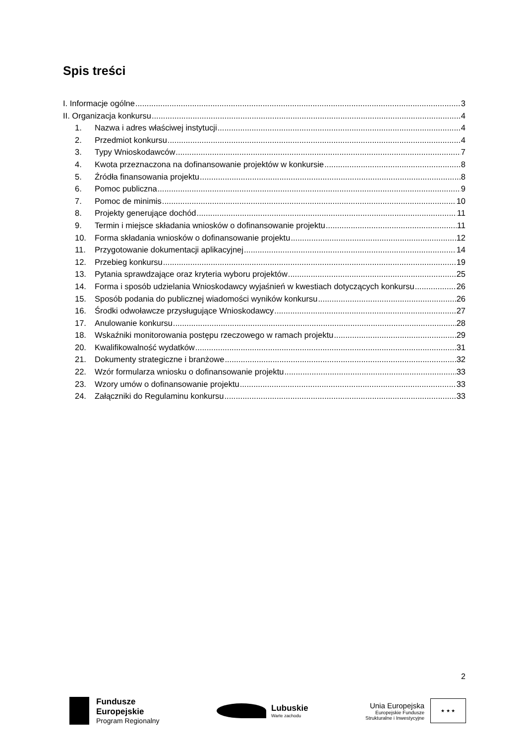Spis treści
I. Informacje ogólne 3
II. Organizacja konkursu 4
1. Nazwa i adres właściwej instytucji 4
2. Przedmiot konkursu 4
3. Typy Wnioskodawców 7
4. Kwota przeznaczona na dofinansowanie projektów w konkursie 8
5. Źródła finansowania projektu 8
6. Pomoc publiczna 9
7. Pomoc de minimis 10
8. Projekty generujące dochód 11
9. Termin i miejsce składania wniosków o dofinansowanie projektu 11
10. Forma składania wniosków o dofinansowanie projektu 12
11. Przygotowanie dokumentacji aplikacyjnej 14
12. Przebieg konkursu 19
13. Pytania sprawdzające oraz kryteria wyboru projektów 25
14. Forma i sposób udzielania Wnioskodawcy wyjaśnień w kwestiach dotyczących konkursu 26
15. Sposób podania do publicznej wiadomości wyników konkursu 26
16. Środki odwoławcze przysługujące Wnioskodawcy 27
17. Anulowanie konkursu 28
18. Wskaźniki monitorowania postępu rzeczowego w ramach projektu 29
20. Kwalifikowalność wydatków 31
21. Dokumenty strategiczne i branżowe 32
22. Wzór formularza wniosku o dofinansowanie projektu 33
23. Wzory umów o dofinansowanie projektu 33
24. Załączniki do Regulaminu konkursu 33
2
Fundusze
Europejskie
Program Regionalny
Lubuskie
Warte zachodu
Unia Europejska
Europejskie Fundusze
Strukturalne i Inwestycyjne
★ ★ ★